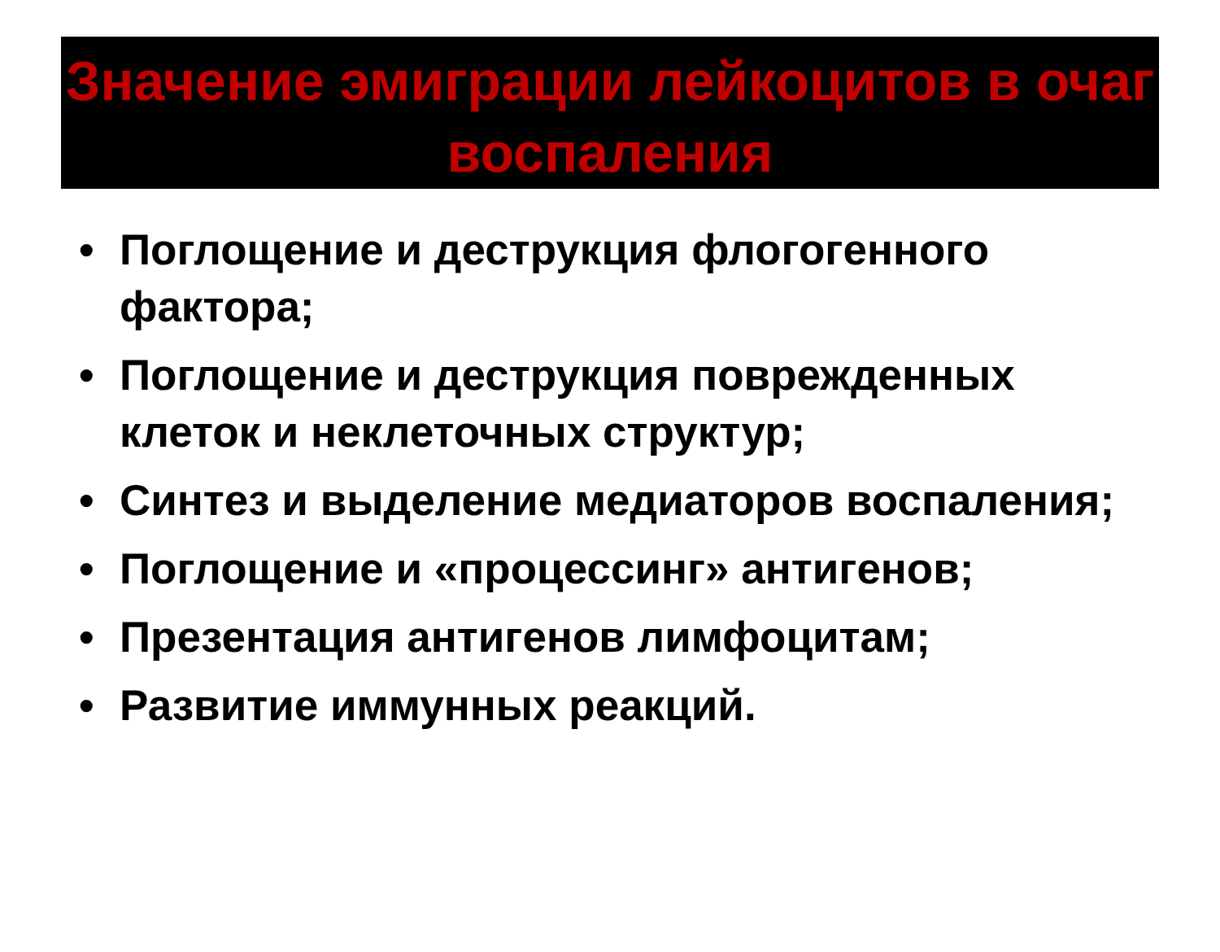Значение эмиграции лейкоцитов в очаг воспаления
• Поглощение и деструкция флогогенного фактора;
• Поглощение и деструкция поврежденных клеток и неклеточных структур;
• Синтез и выделение медиаторов воспаления;
• Поглощение и «процессинг» антигенов;
• Презентация антигенов лимфоцитам;
• Развитие иммунных реакций.